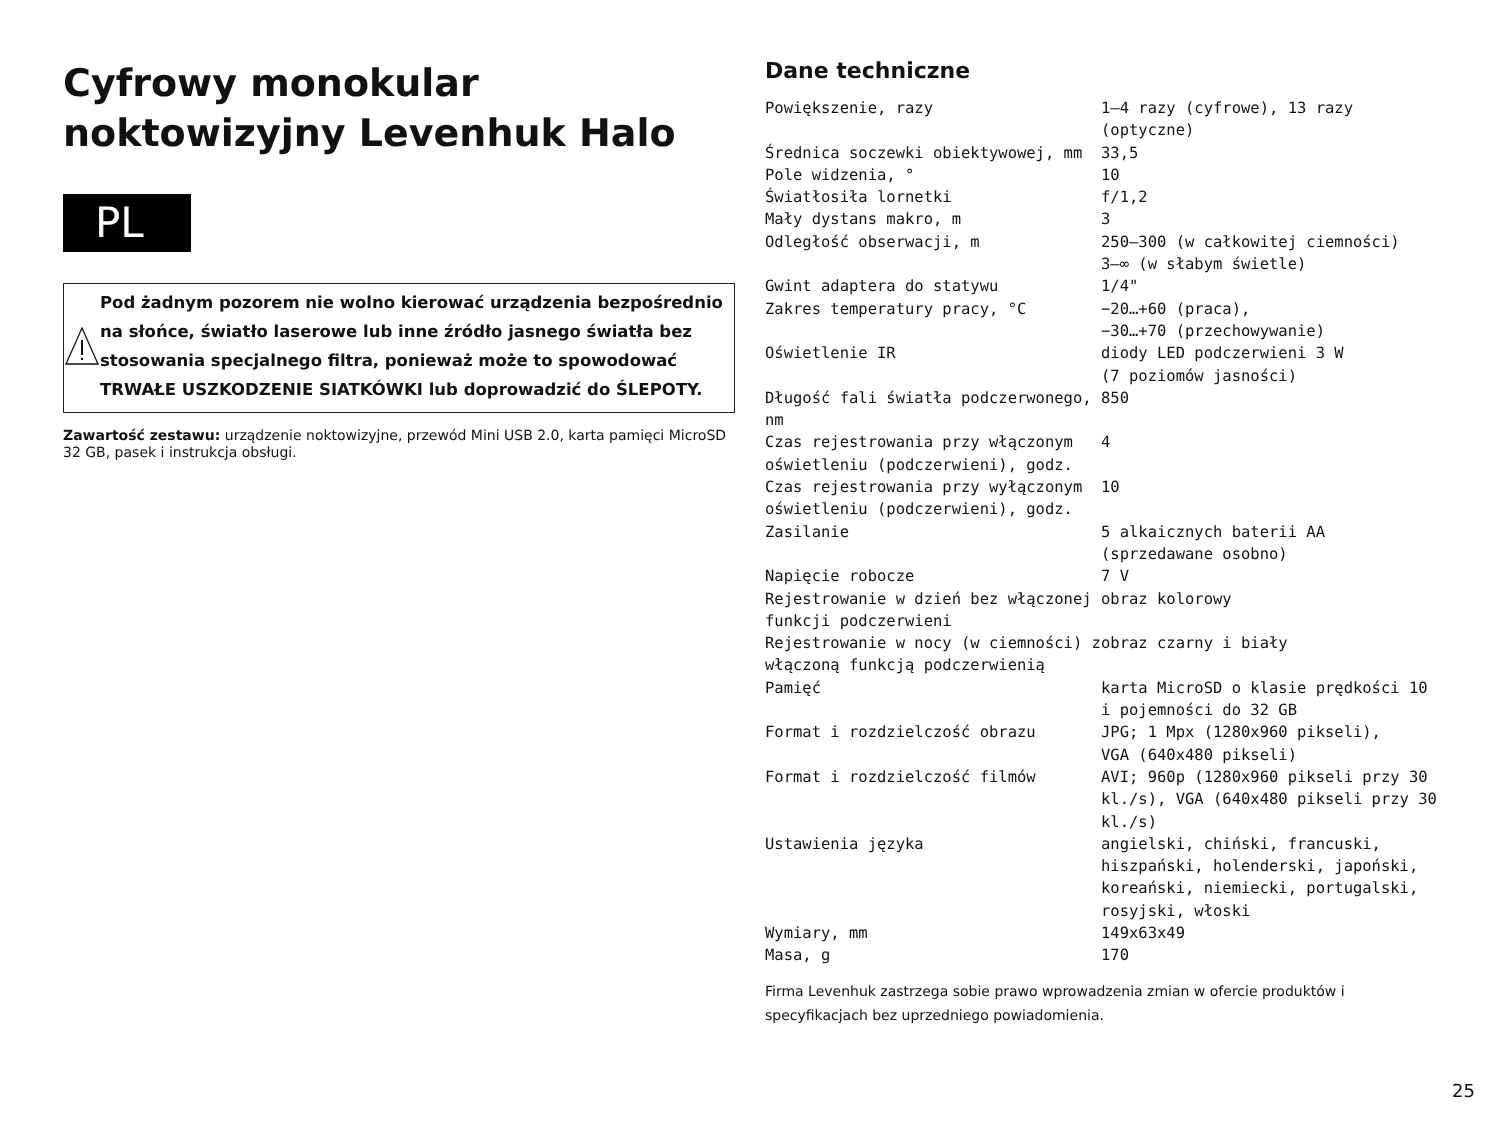Cyfrowy monokular noktowizyjny Levenhuk Halo
PL
Pod żadnym pozorem nie wolno kierować urządzenia bezpośrednio na słońce, światło laserowe lub inne źródło jasnego światła bez stosowania specjalnego filtra, ponieważ może to spowodować TRWAŁE USZKODZENIE SIATKÓWKI lub doprowadzić do ŚLEPOTY.
Zawartość zestawu: urządzenie noktowizyjne, przewód Mini USB 2.0, karta pamięci MicroSD 32 GB, pasek i instrukcja obsługi.
Dane techniczne
| Powiększenie, razy | 1—4 razy (cyfrowe), 13 razy (optyczne) |
| Średnica soczewki obiektywowej, mm | 33,5 |
| Pole widzenia, ° | 10 |
| Światłosiła lornetki | f/1,2 |
| Mały dystans makro, m | 3 |
| Odległość obserwacji, m | 250—300 (w całkowitej ciemności) 3–∞ (w słabym świetle) |
| Gwint adaptera do statywu | 1/4" |
| Zakres temperatury pracy, °C | −20…+60 (praca), −30…+70 (przechowywanie) |
| Oświetlenie IR | diody LED podczerwieni 3 W (7 poziomów jasności) |
| Długość fali światła podczerwonego, nm | 850 |
| Czas rejestrowania przy włączonym oświetleniu (podczerwieni), godz. | 4 |
| Czas rejestrowania przy wyłączonym oświetleniu (podczerwieni), godz. | 10 |
| Zasilanie | 5 alkaicznych baterii AA (sprzedawane osobno) |
| Napięcie robocze | 7 V |
| Rejestrowanie w dzień bez włączonej funkcji podczerwieni | obraz kolorowy |
| Rejestrowanie w nocy (w ciemności) z włączoną funkcją podczerwienią | obraz czarny i biały |
| Pamięć | karta MicroSD o klasie prędkości 10 i pojemności do 32 GB |
| Format i rozdzielczość obrazu | JPG; 1 Mpx (1280x960 pikseli), VGA (640x480 pikseli) |
| Format i rozdzielczość filmów | AVI; 960p (1280x960 pikseli przy 30 kl./s), VGA (640x480 pikseli przy 30 kl./s) |
| Ustawienia języka | angielski, chiński, francuski, hiszpański, holenderski, japoński, koreański, niemiecki, portugalski, rosyjski, włoski |
| Wymiary, mm | 149x63x49 |
| Masa, g | 170 |
Firma Levenhuk zastrzega sobie prawo wprowadzenia zmian w ofercie produktów i specyfikacjach bez uprzedniego powiadomienia.
25